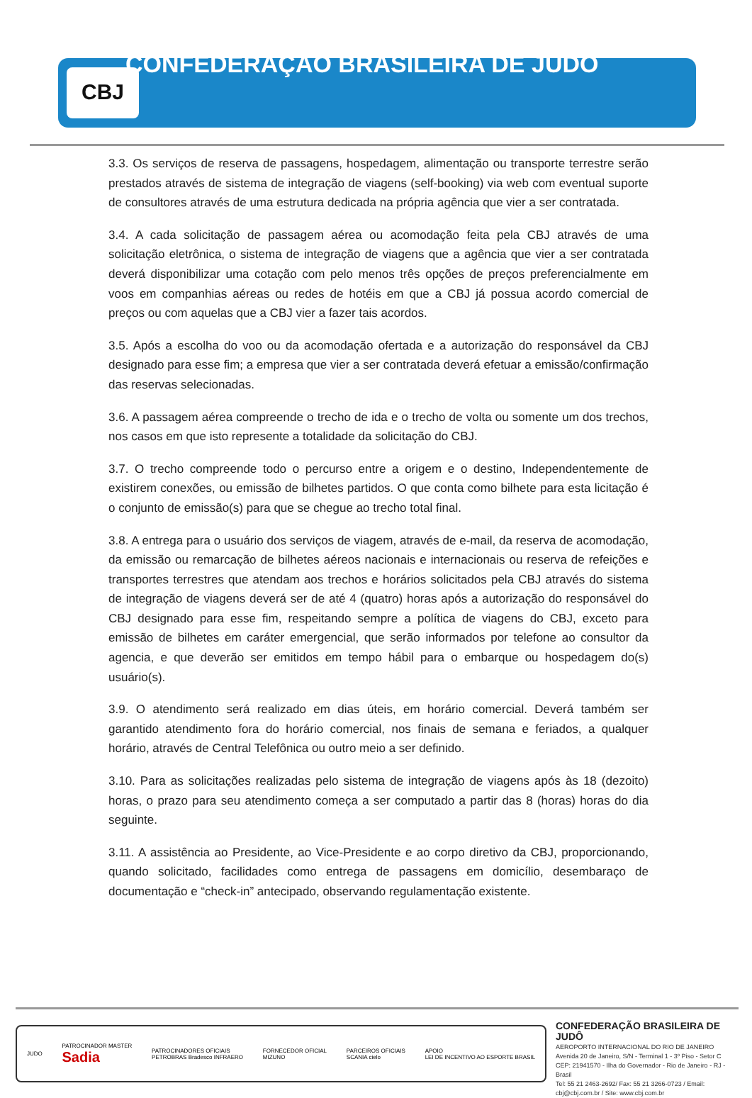CBJ
CONFEDERAÇÃO BRASILEIRA DE JUDÔ
3.3. Os serviços de reserva de passagens, hospedagem, alimentação ou transporte terrestre serão prestados através de sistema de integração de viagens (self-booking) via web com eventual suporte de consultores através de uma estrutura dedicada na própria agência que vier a ser contratada.
3.4. A cada solicitação de passagem aérea ou acomodação feita pela CBJ através de uma solicitação eletrônica, o sistema de integração de viagens que a agência que vier a ser contratada deverá disponibilizar uma cotação com pelo menos três opções de preços preferencialmente em voos em companhias aéreas ou redes de hotéis em que a CBJ já possua acordo comercial de preços ou com aquelas que a CBJ vier a fazer tais acordos.
3.5. Após a escolha do voo ou da acomodação ofertada e a autorização do responsável da CBJ designado para esse fim; a empresa que vier a ser contratada deverá efetuar a emissão/confirmação das reservas selecionadas.
3.6. A passagem aérea compreende o trecho de ida e o trecho de volta ou somente um dos trechos, nos casos em que isto represente a totalidade da solicitação do CBJ.
3.7. O trecho compreende todo o percurso entre a origem e o destino, Independentemente de existirem conexões, ou emissão de bilhetes partidos. O que conta como bilhete para esta licitação é o conjunto de emissão(s) para que se chegue ao trecho total final.
3.8. A entrega para o usuário dos serviços de viagem, através de e-mail, da reserva de acomodação, da emissão ou remarcação de bilhetes aéreos nacionais e internacionais ou reserva de refeições e transportes terrestres que atendam aos trechos e horários solicitados pela CBJ através do sistema de integração de viagens deverá ser de até 4 (quatro) horas após a autorização do responsável do CBJ designado para esse fim, respeitando sempre a política de viagens do CBJ, exceto para emissão de bilhetes em caráter emergencial, que serão informados por telefone ao consultor da agencia, e que deverão ser emitidos em tempo hábil para o embarque ou hospedagem do(s) usuário(s).
3.9. O atendimento será realizado em dias úteis, em horário comercial. Deverá também ser garantido atendimento fora do horário comercial, nos finais de semana e feriados, a qualquer horário, através de Central Telefônica ou outro meio a ser definido.
3.10. Para as solicitações realizadas pelo sistema de integração de viagens após às 18 (dezoito) horas, o prazo para seu atendimento começa a ser computado a partir das 8 (horas) horas do dia seguinte.
3.11. A assistência ao Presidente, ao Vice-Presidente e ao corpo diretivo da CBJ, proporcionando, quando solicitado, facilidades como entrega de passagens em domicílio, desembaraço de documentação e “check-in” antecipado, observando regulamentação existente.
JUDO PATROCINADOR MASTER
Sadia PATROCINADORES OFICIAIS
PETROBRAS Bradesco INFRAERO FORNECEDOR OFICIAL
MIZUNO PARCEIROS OFICIAIS
SCANIA cielo APOIO
LEI DE INCENTIVO AO ESPORTE BRASIL
CONFEDERAÇÃO BRASILEIRA DE JUDÔ
AEROPORTO INTERNACIONAL DO RIO DE JANEIRO
Avenida 20 de Janeiro, S/N - Terminal 1 - 3º Piso - Setor C
CEP: 21941570 - Ilha do Governador - Rio de Janeiro - RJ - Brasil
Tel: 55 21 2463-2692/ Fax: 55 21 3266-0723 / Email: cbj@cbj.com.br / Site: www.cbj.com.br